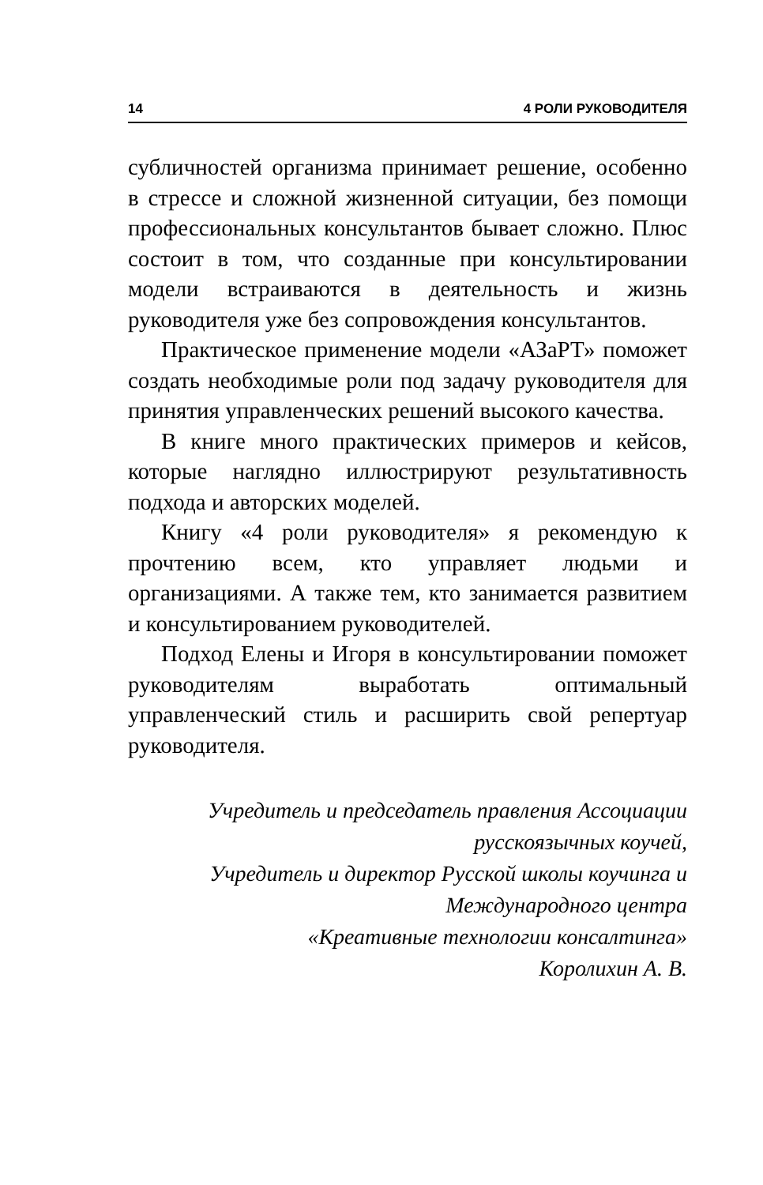14 4 РОЛИ РУКОВОДИТЕЛЯ
субличностей организма принимает решение, особенно в стрессе и сложной жизненной ситуации, без помощи профессиональных консультантов бывает сложно. Плюс состоит в том, что созданные при консультировании модели встраиваются в деятельность и жизнь руководителя уже без сопровождения консультантов.
Практическое применение модели «АЗаРТ» поможет создать необходимые роли под задачу руководителя для принятия управленческих решений высокого качества.
В книге много практических примеров и кейсов, которые наглядно иллюстрируют результативность подхода и авторских моделей.
Книгу «4 роли руководителя» я рекомендую к прочтению всем, кто управляет людьми и организациями. А также тем, кто занимается развитием и консультированием руководителей.
Подход Елены и Игоря в консультировании поможет руководителям выработать оптимальный управленческий стиль и расширить свой репертуар руководителя.
Учредитель и председатель правления Ассоциации
русскоязычных коучей,
Учредитель и директор Русской школы коучинга и
Международного центра
«Креативные технологии консалтинга»
Королихин А. В.